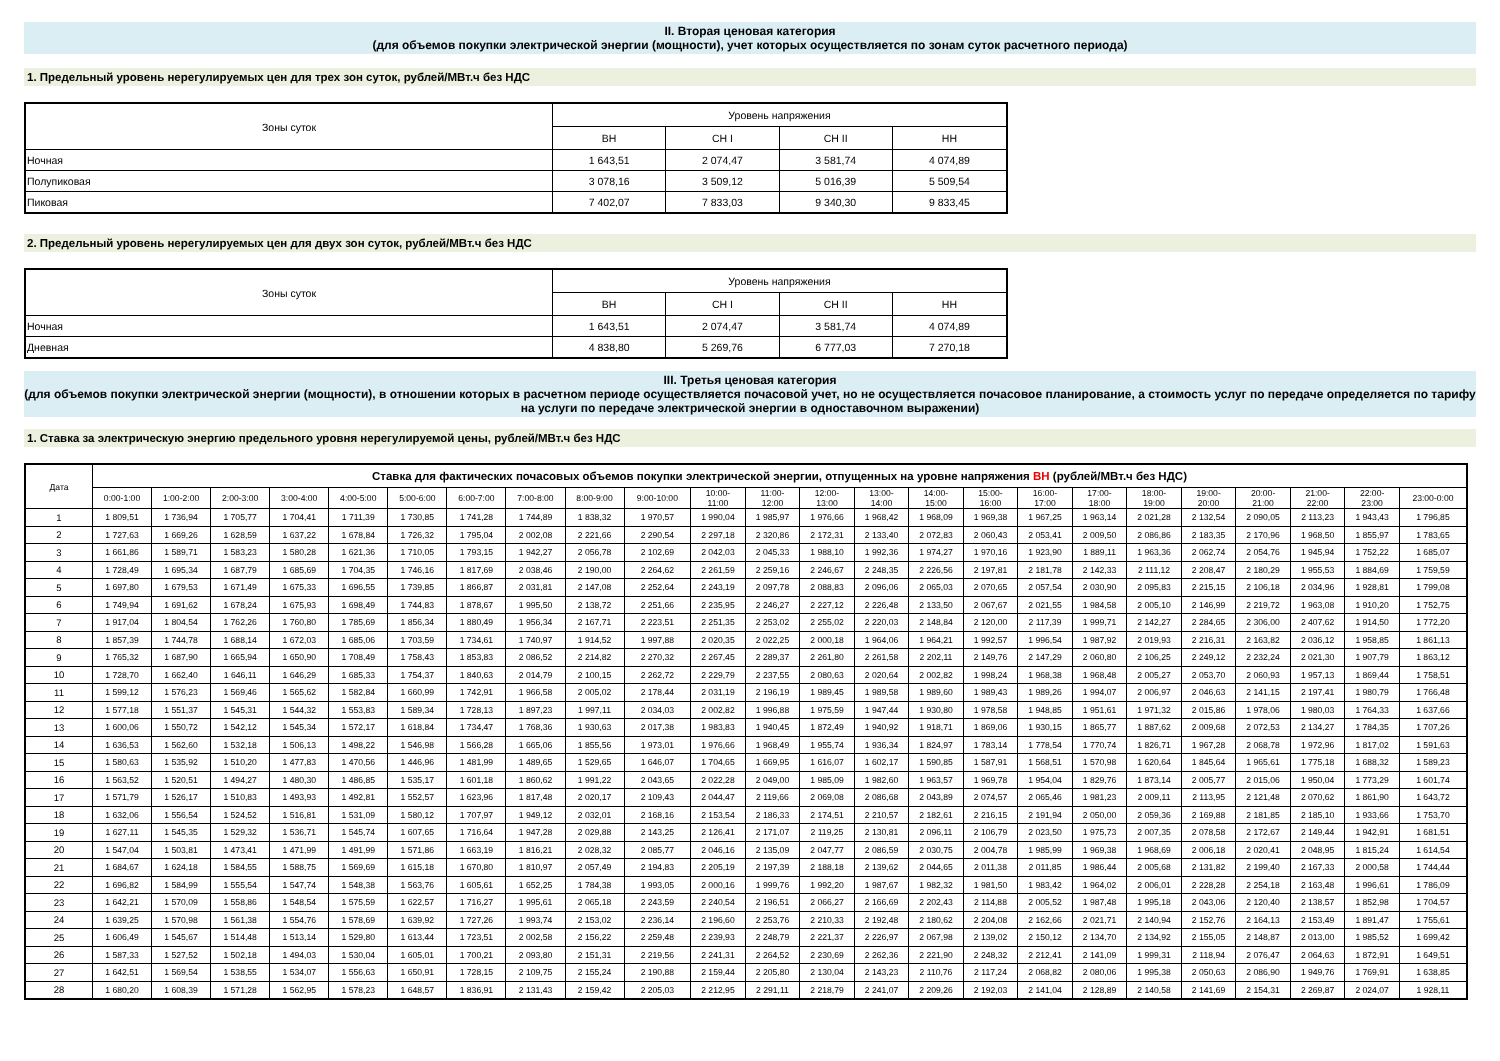II. Вторая ценовая категория
(для объемов покупки электрической энергии (мощности), учет которых осуществляется по зонам суток расчетного периода)
1. Предельный уровень нерегулируемых цен для трех зон суток, рублей/МВт.ч без НДС
| Зоны суток | Уровень напряжения | | | |
| --- | --- | --- | --- | --- |
| | ВН | СН I | СН II | НН |
| Ночная | 1 643,51 | 2 074,47 | 3 581,74 | 4 074,89 |
| Полупиковая | 3 078,16 | 3 509,12 | 5 016,39 | 5 509,54 |
| Пиковая | 7 402,07 | 7 833,03 | 9 340,30 | 9 833,45 |
2. Предельный уровень нерегулируемых цен для двух зон суток, рублей/МВт.ч без НДС
| Зоны суток | Уровень напряжения | | | |
| --- | --- | --- | --- | --- |
| | ВН | СН I | СН II | НН |
| Ночная | 1 643,51 | 2 074,47 | 3 581,74 | 4 074,89 |
| Дневная | 4 838,80 | 5 269,76 | 6 777,03 | 7 270,18 |
III. Третья ценовая категория
(для объемов покупки электрической энергии (мощности), в отношении которых в расчетном периоде осуществляется почасовой учет, но не осуществляется почасовое планирование, а стоимость услуг по передаче определяется по тарифу на услуги по передаче электрической энергии в одноставочном выражении)
1. Ставка за электрическую энергию предельного уровня нерегулируемой цены, рублей/МВт.ч без НДС
| Дата | Ставка для фактических почасовых объемов покупки электрической энергии, отпущенных на уровне напряжения ВН (рублей/МВт.ч без НДС) | | | | | | | | | | | | | | | | | | | | | | | |
| --- | --- | --- | --- | --- | --- | --- | --- | --- | --- | --- | --- | --- | --- | --- | --- | --- | --- | --- | --- | --- | --- | --- | --- | --- |
| | 0:00-1:00 | 1:00-2:00 | 2:00-3:00 | 3:00-4:00 | 4:00-5:00 | 5:00-6:00 | 6:00-7:00 | 7:00-8:00 | 8:00-9:00 | 9:00-10:00 | 10:00- 11:00 | 11:00- 12:00 | 12:00- 13:00 | 13:00- 14:00 | 14:00- 15:00 | 15:00- 16:00 | 16:00- 17:00 | 17:00- 18:00 | 18:00- 19:00 | 19:00- 20:00 | 20:00- 21:00 | 21:00- 22:00 | 22:00- 23:00 | 23:00-0:00 |
| 1 | 1 809,51 | 1 736,94 | 1 705,77 | 1 704,41 | 1 711,39 | 1 730,85 | 1 741,28 | 1 744,89 | 1 838,32 | 1 970,57 | 1 990,04 | 1 985,97 | 1 976,66 | 1 968,42 | 1 968,09 | 1 969,38 | 1 967,25 | 1 963,14 | 2 021,28 | 2 132,54 | 2 090,05 | 2 113,23 | 1 943,43 | 1 796,85 |
| 2 | 1 727,63 | 1 669,26 | 1 628,59 | 1 637,22 | 1 678,84 | 1 726,32 | 1 795,04 | 2 002,08 | 2 221,66 | 2 290,54 | 2 297,18 | 2 320,86 | 2 172,31 | 2 133,40 | 2 072,83 | 2 060,43 | 2 053,41 | 2 009,50 | 2 086,86 | 2 183,35 | 2 170,96 | 1 968,50 | 1 855,97 | 1 783,65 |
| 3 | 1 661,86 | 1 589,71 | 1 583,23 | 1 580,28 | 1 621,36 | 1 710,05 | 1 793,15 | 1 942,27 | 2 056,78 | 2 102,69 | 2 042,03 | 2 045,33 | 1 988,10 | 1 992,36 | 1 974,27 | 1 970,16 | 1 923,90 | 1 889,11 | 1 963,36 | 2 062,74 | 2 054,76 | 1 945,94 | 1 752,22 | 1 685,07 |
| 4 | 1 728,49 | 1 695,34 | 1 687,79 | 1 685,69 | 1 704,35 | 1 746,16 | 1 817,69 | 2 038,46 | 2 190,00 | 2 264,62 | 2 261,59 | 2 259,16 | 2 246,67 | 2 248,35 | 2 226,56 | 2 197,81 | 2 181,78 | 2 142,33 | 2 111,12 | 2 208,47 | 2 180,29 | 1 955,53 | 1 884,69 | 1 759,59 |
| 5 | 1 697,80 | 1 679,53 | 1 671,49 | 1 675,33 | 1 696,55 | 1 739,85 | 1 866,87 | 2 031,81 | 2 147,08 | 2 252,64 | 2 243,19 | 2 097,78 | 2 088,83 | 2 096,06 | 2 065,03 | 2 070,65 | 2 057,54 | 2 030,90 | 2 095,83 | 2 215,15 | 2 106,18 | 2 034,96 | 1 928,81 | 1 799,08 |
| 6 | 1 749,94 | 1 691,62 | 1 678,24 | 1 675,93 | 1 698,49 | 1 744,83 | 1 878,67 | 1 995,50 | 2 138,72 | 2 251,66 | 2 235,95 | 2 246,27 | 2 227,12 | 2 226,48 | 2 133,50 | 2 067,67 | 2 021,55 | 1 984,58 | 2 005,10 | 2 146,99 | 2 219,72 | 1 963,08 | 1 910,20 | 1 752,75 |
| 7 | 1 917,04 | 1 804,54 | 1 762,26 | 1 760,80 | 1 785,69 | 1 856,34 | 1 880,49 | 1 956,34 | 2 167,71 | 2 223,51 | 2 251,35 | 2 253,02 | 2 255,02 | 2 220,03 | 2 148,84 | 2 120,00 | 2 117,39 | 1 999,71 | 2 142,27 | 2 284,65 | 2 306,00 | 2 407,62 | 1 914,50 | 1 772,20 |
| 8 | 1 857,39 | 1 744,78 | 1 688,14 | 1 672,03 | 1 685,06 | 1 703,59 | 1 734,61 | 1 740,97 | 1 914,52 | 1 997,88 | 2 020,35 | 2 022,25 | 2 000,18 | 1 964,06 | 1 964,21 | 1 992,57 | 1 996,54 | 1 987,92 | 2 019,93 | 2 216,31 | 2 163,82 | 2 036,12 | 1 958,85 | 1 861,13 |
| 9 | 1 765,32 | 1 687,90 | 1 665,94 | 1 650,90 | 1 708,49 | 1 758,43 | 1 853,83 | 2 086,52 | 2 214,82 | 2 270,32 | 2 267,45 | 2 289,37 | 2 261,80 | 2 261,58 | 2 202,11 | 2 149,76 | 2 147,29 | 2 060,80 | 2 106,25 | 2 249,12 | 2 232,24 | 2 021,30 | 1 907,79 | 1 863,12 |
| 10 | 1 728,70 | 1 662,40 | 1 646,11 | 1 646,29 | 1 685,33 | 1 754,37 | 1 840,63 | 2 014,79 | 2 100,15 | 2 262,72 | 2 229,79 | 2 237,55 | 2 080,63 | 2 020,64 | 2 002,82 | 1 998,24 | 1 968,38 | 1 968,48 | 2 005,27 | 2 053,70 | 2 060,93 | 1 957,13 | 1 869,44 | 1 758,51 |
| 11 | 1 599,12 | 1 576,23 | 1 569,46 | 1 565,62 | 1 582,84 | 1 660,99 | 1 742,91 | 1 966,58 | 2 005,02 | 2 178,44 | 2 031,19 | 2 196,19 | 1 989,45 | 1 989,58 | 1 989,60 | 1 989,43 | 1 989,26 | 1 994,07 | 2 006,97 | 2 046,63 | 2 141,15 | 2 197,41 | 1 980,79 | 1 766,48 |
| 12 | 1 577,18 | 1 551,37 | 1 545,31 | 1 544,32 | 1 553,83 | 1 589,34 | 1 728,13 | 1 897,23 | 1 997,11 | 2 034,03 | 2 002,82 | 1 996,88 | 1 975,59 | 1 947,44 | 1 930,80 | 1 978,58 | 1 948,85 | 1 951,61 | 1 971,32 | 2 015,86 | 1 978,06 | 1 980,03 | 1 764,33 | 1 637,66 |
| 13 | 1 600,06 | 1 550,72 | 1 542,12 | 1 545,34 | 1 572,17 | 1 618,84 | 1 734,47 | 1 768,36 | 1 930,63 | 2 017,38 | 1 983,83 | 1 940,45 | 1 872,49 | 1 940,92 | 1 918,71 | 1 869,06 | 1 930,15 | 1 865,77 | 1 887,62 | 2 009,68 | 2 072,53 | 2 134,27 | 1 784,35 | 1 707,26 |
| 14 | 1 636,53 | 1 562,60 | 1 532,18 | 1 506,13 | 1 498,22 | 1 546,98 | 1 566,28 | 1 665,06 | 1 855,56 | 1 973,01 | 1 976,66 | 1 968,49 | 1 955,74 | 1 936,34 | 1 824,97 | 1 783,14 | 1 778,54 | 1 770,74 | 1 826,71 | 1 967,28 | 2 068,78 | 1 972,96 | 1 817,02 | 1 591,63 |
| 15 | 1 580,63 | 1 535,92 | 1 510,20 | 1 477,83 | 1 470,56 | 1 446,96 | 1 481,99 | 1 489,65 | 1 529,65 | 1 646,07 | 1 704,65 | 1 669,95 | 1 616,07 | 1 602,17 | 1 590,85 | 1 587,91 | 1 568,51 | 1 570,98 | 1 620,64 | 1 845,64 | 1 965,61 | 1 775,18 | 1 688,32 | 1 589,23 |
| 16 | 1 563,52 | 1 520,51 | 1 494,27 | 1 480,30 | 1 486,85 | 1 535,17 | 1 601,18 | 1 860,62 | 1 991,22 | 2 043,65 | 2 022,28 | 2 049,00 | 1 985,09 | 1 982,60 | 1 963,57 | 1 969,78 | 1 954,04 | 1 829,76 | 1 873,14 | 2 005,77 | 2 015,06 | 1 950,04 | 1 773,29 | 1 601,74 |
| 17 | 1 571,79 | 1 526,17 | 1 510,83 | 1 493,93 | 1 492,81 | 1 552,57 | 1 623,96 | 1 817,48 | 2 020,17 | 2 109,43 | 2 044,47 | 2 119,66 | 2 069,08 | 2 086,68 | 2 043,89 | 2 074,57 | 2 065,46 | 1 981,23 | 2 009,11 | 2 113,95 | 2 121,48 | 2 070,62 | 1 861,90 | 1 643,72 |
| 18 | 1 632,06 | 1 556,54 | 1 524,52 | 1 516,81 | 1 531,09 | 1 580,12 | 1 707,97 | 1 949,12 | 2 032,01 | 2 168,16 | 2 153,54 | 2 186,33 | 2 174,51 | 2 210,57 | 2 182,61 | 2 216,15 | 2 191,94 | 2 050,00 | 2 059,36 | 2 169,88 | 2 181,85 | 2 185,10 | 1 933,66 | 1 753,70 |
| 19 | 1 627,11 | 1 545,35 | 1 529,32 | 1 536,71 | 1 545,74 | 1 607,65 | 1 716,64 | 1 947,28 | 2 029,88 | 2 143,25 | 2 126,41 | 2 171,07 | 2 119,25 | 2 130,81 | 2 096,11 | 2 106,79 | 2 023,50 | 1 975,73 | 2 007,35 | 2 078,58 | 2 172,67 | 2 149,44 | 1 942,91 | 1 681,51 |
| 20 | 1 547,04 | 1 503,81 | 1 473,41 | 1 471,99 | 1 491,99 | 1 571,86 | 1 663,19 | 1 816,21 | 2 028,32 | 2 085,77 | 2 046,16 | 2 135,09 | 2 047,77 | 2 086,59 | 2 030,75 | 2 004,78 | 1 985,99 | 1 969,38 | 1 968,69 | 2 006,18 | 2 020,41 | 2 048,95 | 1 815,24 | 1 614,54 |
| 21 | 1 684,67 | 1 624,18 | 1 584,55 | 1 588,75 | 1 569,69 | 1 615,18 | 1 670,80 | 1 810,97 | 2 057,49 | 2 194,83 | 2 205,19 | 2 197,39 | 2 188,18 | 2 139,62 | 2 044,65 | 2 011,38 | 2 011,85 | 1 986,44 | 2 005,68 | 2 131,82 | 2 199,40 | 2 167,33 | 2 000,58 | 1 744,44 |
| 22 | 1 696,82 | 1 584,99 | 1 555,54 | 1 547,74 | 1 548,38 | 1 563,76 | 1 605,61 | 1 652,25 | 1 784,38 | 1 993,05 | 2 000,16 | 1 999,76 | 1 992,20 | 1 987,67 | 1 982,32 | 1 981,50 | 1 983,42 | 1 964,02 | 2 006,01 | 2 228,28 | 2 254,18 | 2 163,48 | 1 996,61 | 1 786,09 |
| 23 | 1 642,21 | 1 570,09 | 1 558,86 | 1 548,54 | 1 575,59 | 1 622,57 | 1 716,27 | 1 995,61 | 2 065,18 | 2 243,59 | 2 240,54 | 2 196,51 | 2 066,27 | 2 166,69 | 2 202,43 | 2 114,88 | 2 005,52 | 1 987,48 | 1 995,18 | 2 043,06 | 2 120,40 | 2 138,57 | 1 852,98 | 1 704,57 |
| 24 | 1 639,25 | 1 570,98 | 1 561,38 | 1 554,76 | 1 578,69 | 1 639,92 | 1 727,26 | 1 993,74 | 2 153,02 | 2 236,14 | 2 196,60 | 2 253,76 | 2 210,33 | 2 192,48 | 2 180,62 | 2 204,08 | 2 162,66 | 2 021,71 | 2 140,94 | 2 152,76 | 2 164,13 | 2 153,49 | 1 891,47 | 1 755,61 |
| 25 | 1 606,49 | 1 545,67 | 1 514,48 | 1 513,14 | 1 529,80 | 1 613,44 | 1 723,51 | 2 002,58 | 2 156,22 | 2 259,48 | 2 239,93 | 2 248,79 | 2 221,37 | 2 226,97 | 2 067,98 | 2 139,02 | 2 150,12 | 2 134,70 | 2 134,92 | 2 155,05 | 2 148,87 | 2 013,00 | 1 985,52 | 1 699,42 |
| 26 | 1 587,33 | 1 527,52 | 1 502,18 | 1 494,03 | 1 530,04 | 1 605,01 | 1 700,21 | 2 093,80 | 2 151,31 | 2 219,56 | 2 241,31 | 2 264,52 | 2 230,69 | 2 262,36 | 2 221,90 | 2 248,32 | 2 212,41 | 2 141,09 | 1 999,31 | 2 118,94 | 2 076,47 | 2 064,63 | 1 872,91 | 1 649,51 |
| 27 | 1 642,51 | 1 569,54 | 1 538,55 | 1 534,07 | 1 556,63 | 1 650,91 | 1 728,15 | 2 109,75 | 2 155,24 | 2 190,88 | 2 159,44 | 2 205,80 | 2 130,04 | 2 143,23 | 2 110,76 | 2 117,24 | 2 068,82 | 2 080,06 | 1 995,38 | 2 050,63 | 2 086,90 | 1 949,76 | 1 769,91 | 1 638,85 |
| 28 | 1 680,20 | 1 608,39 | 1 571,28 | 1 562,95 | 1 578,23 | 1 648,57 | 1 836,91 | 2 131,43 | 2 159,42 | 2 205,03 | 2 212,95 | 2 291,11 | 2 218,79 | 2 241,07 | 2 209,26 | 2 192,03 | 2 141,04 | 2 128,89 | 2 140,58 | 2 141,69 | 2 154,31 | 2 269,87 | 2 024,07 | 1 928,11 |